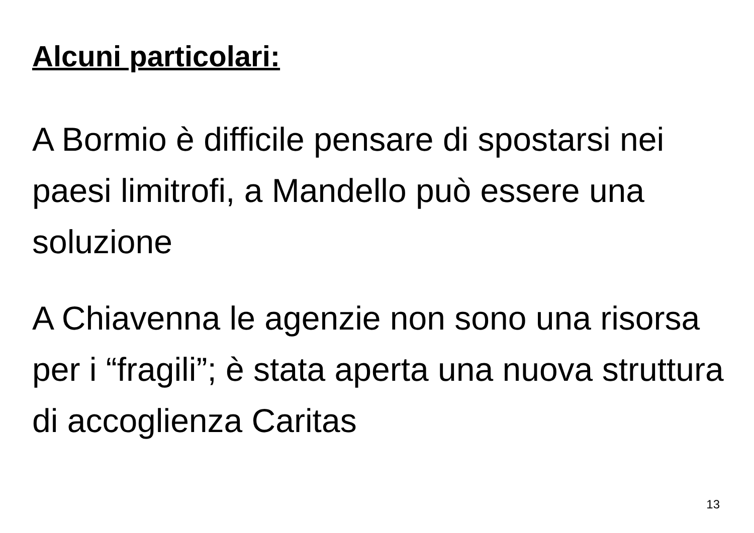Alcuni particolari:
A Bormio è difficile pensare di spostarsi nei paesi limitrofi, a Mandello può essere una soluzione
A Chiavenna le agenzie non sono una risorsa per i “fragili”; è stata aperta una nuova struttura di accoglienza Caritas
13